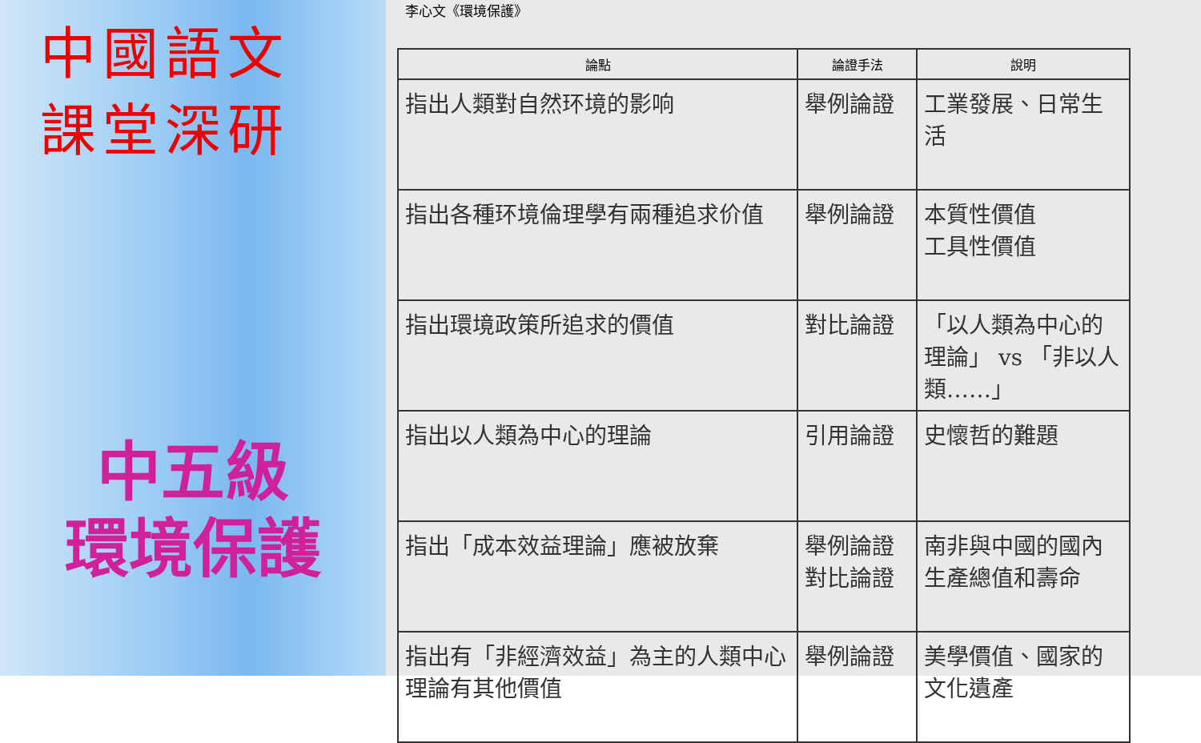中國語文
課堂深研
中五級
環境保護
李心文《環境保護》
| 論點 | 論證手法 | 說明 |
| --- | --- | --- |
| 指出人類對自然环境的影响 | 舉例論證 | 工業發展、日常生活 |
| 指出各種环境倫理學有兩種追求价值 | 舉例論證 | 本質性價值 工具性價值 |
| 指出環境政策所追求的價值 | 對比論證 | 「以人類為中心的理論」 vs 「非以人類……」 |
| 指出以人類為中心的理論 | 引用論證 | 史懷哲的難題 |
| 指出「成本效益理論」應被放棄 | 舉例論證 對比論證 | 南非與中國的國內生產總值和壽命 |
| 指出有「非經濟效益」為主的人類中心理論有其他價值 | 舉例論證 | 美學價值、國家的文化遺產 |